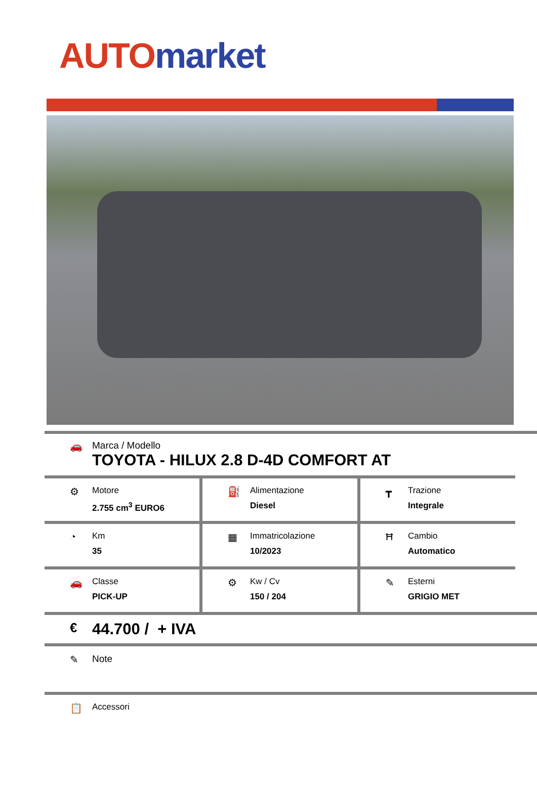AUTO market
🚗 Marca / Modello
TOYOTA - HILUX 2.8 D-4D COMFORT AT
⚙
Motore
2.755 cm<sup>3</sup> EURO6
⛽
Alimentazione
Diesel
┳
Trazione
Integrale
◔
Km
35
▦
Immatricolazione
10/2023
Ħ
Cambio
Automatico
🚗
Classe
PICK-UP
⚙
Kw / Cv
150 / 204
✎
Esterni
GRIGIO MET
€
44.700 / + IVA
✎ Note
📋
Accessori